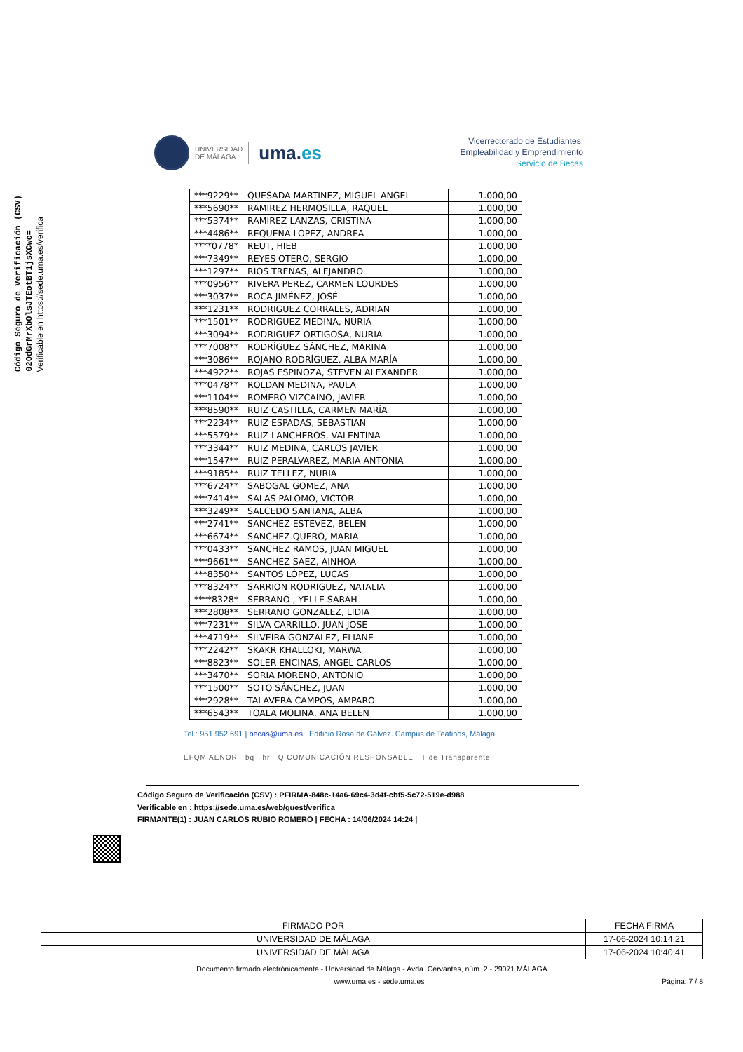Código Seguro de Verificación (CSV)
02OdGrMrXbOlsJTEotBT1jsXCwc=
Verificable en https://sede.uma.es/verifica
UNIVERSIDAD
DE MÁLAGA
uma.es
Vicerrectorado de Estudiantes,
Empleabilidad y Emprendimiento
Servicio de Becas
| ***9229** | QUESADA MARTINEZ, MIGUEL ANGEL | 1.000,00 |
| ***5690** | RAMIREZ HERMOSILLA, RAQUEL | 1.000,00 |
| ***5374** | RAMIREZ LANZAS, CRISTINA | 1.000,00 |
| ***4486** | REQUENA LOPEZ, ANDREA | 1.000,00 |
| ****0778* | REUT, HIEB | 1.000,00 |
| ***7349** | REYES OTERO, SERGIO | 1.000,00 |
| ***1297** | RIOS TRENAS, ALEJANDRO | 1.000,00 |
| ***0956** | RIVERA PEREZ, CARMEN LOURDES | 1.000,00 |
| ***3037** | ROCA JIMÉNEZ, JOSÉ | 1.000,00 |
| ***1231** | RODRIGUEZ CORRALES, ADRIAN | 1.000,00 |
| ***1501** | RODRIGUEZ MEDINA, NURIA | 1.000,00 |
| ***3094** | RODRIGUEZ ORTIGOSA, NURIA | 1.000,00 |
| ***7008** | RODRÍGUEZ SÁNCHEZ, MARINA | 1.000,00 |
| ***3086** | ROJANO RODRÍGUEZ, ALBA MARÍA | 1.000,00 |
| ***4922** | ROJAS ESPINOZA, STEVEN ALEXANDER | 1.000,00 |
| ***0478** | ROLDAN MEDINA, PAULA | 1.000,00 |
| ***1104** | ROMERO VIZCAINO, JAVIER | 1.000,00 |
| ***8590** | RUIZ CASTILLA, CARMEN MARÍA | 1.000,00 |
| ***2234** | RUIZ ESPADAS, SEBASTIAN | 1.000,00 |
| ***5579** | RUIZ LANCHEROS, VALENTINA | 1.000,00 |
| ***3344** | RUIZ MEDINA, CARLOS JAVIER | 1.000,00 |
| ***1547** | RUIZ PERALVAREZ, MARIA ANTONIA | 1.000,00 |
| ***9185** | RUIZ TELLEZ, NURIA | 1.000,00 |
| ***6724** | SABOGAL GOMEZ, ANA | 1.000,00 |
| ***7414** | SALAS PALOMO, VICTOR | 1.000,00 |
| ***3249** | SALCEDO SANTANA, ALBA | 1.000,00 |
| ***2741** | SANCHEZ ESTEVEZ, BELEN | 1.000,00 |
| ***6674** | SANCHEZ QUERO, MARIA | 1.000,00 |
| ***0433** | SANCHEZ RAMOS, JUAN MIGUEL | 1.000,00 |
| ***9661** | SANCHEZ SAEZ, AINHOA | 1.000,00 |
| ***8350** | SANTOS LÓPEZ, LUCAS | 1.000,00 |
| ***8324** | SARRION RODRIGUEZ, NATALIA | 1.000,00 |
| ****8328* | SERRANO , YELLE SARAH | 1.000,00 |
| ***2808** | SERRANO GONZÁLEZ, LIDIA | 1.000,00 |
| ***7231** | SILVA CARRILLO, JUAN JOSE | 1.000,00 |
| ***4719** | SILVEIRA GONZALEZ, ELIANE | 1.000,00 |
| ***2242** | SKAKR KHALLOKI, MARWA | 1.000,00 |
| ***8823** | SOLER ENCINAS, ANGEL CARLOS | 1.000,00 |
| ***3470** | SORIA MORENO, ANTONIO | 1.000,00 |
| ***1500** | SOTO SÁNCHEZ, JUAN | 1.000,00 |
| ***2928** | TALAVERA CAMPOS, AMPARO | 1.000,00 |
| ***6543** | TOALA MOLINA, ANA BELEN | 1.000,00 |
Tel.: 951 952 691 | becas@uma.es | Edificio Rosa de Gálvez. Campus de Teatinos, Málaga
EFQM AENOR bq hr Q COMUNICACIÓN RESPONSABLE T de Transparente
Código Seguro de Verificación (CSV) : PFIRMA-848c-14a6-69c4-3d4f-cbf5-5c72-519e-d988
Verificable en : https://sede.uma.es/web/guest/verifica
FIRMANTE(1) : JUAN CARLOS RUBIO ROMERO | FECHA : 14/06/2024 14:24 |
| FIRMADO POR | FECHA FIRMA |
| --- | --- |
| UNIVERSIDAD DE MÁLAGA | 17-06-2024 10:14:21 |
| UNIVERSIDAD DE MÁLAGA | 17-06-2024 10:40:41 |
Documento firmado electrónicamente - Universidad de Málaga - Avda. Cervantes, núm. 2 - 29071 MÁLAGA
www.uma.es - sede.uma.es Página: 7 / 8